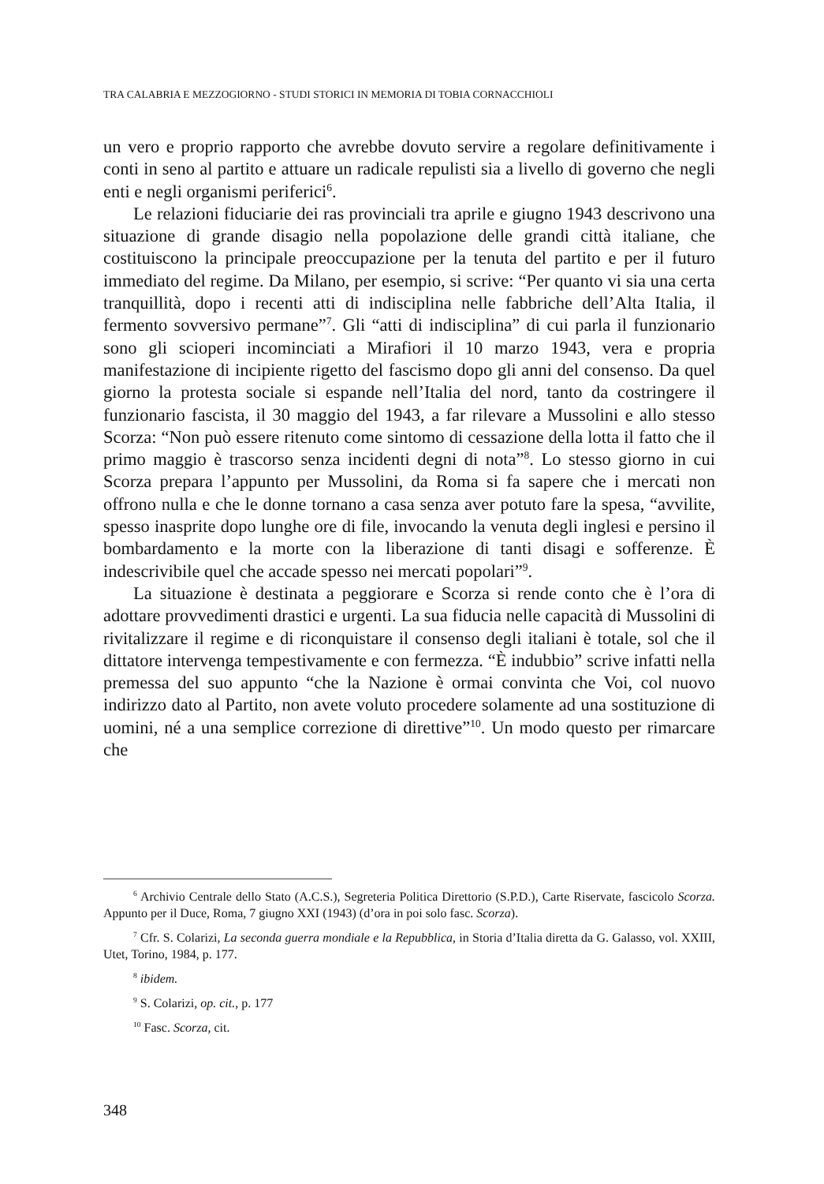TRA CALABRIA E MEZZOGIORNO - STUDI STORICI IN MEMORIA DI TOBIA CORNACCHIOLI
un vero e proprio rapporto che avrebbe dovuto servire a regolare definitivamente i conti in seno al partito e attuare un radicale repulisti sia a livello di governo che negli enti e negli organismi periferici<sup>6</sup>.
Le relazioni fiduciarie dei ras provinciali tra aprile e giugno 1943 descrivono una situazione di grande disagio nella popolazione delle grandi città italiane, che costituiscono la principale preoccupazione per la tenuta del partito e per il futuro immediato del regime. Da Milano, per esempio, si scrive: “Per quanto vi sia una certa tranquillità, dopo i recenti atti di indisciplina nelle fabbriche dell’Alta Italia, il fermento sovversivo permane”<sup>7</sup>. Gli “atti di indisciplina” di cui parla il funzionario sono gli scioperi incominciati a Mirafiori il 10 marzo 1943, vera e propria manifestazione di incipiente rigetto del fascismo dopo gli anni del consenso. Da quel giorno la protesta sociale si espande nell’Italia del nord, tanto da costringere il funzionario fascista, il 30 maggio del 1943, a far rilevare a Mussolini e allo stesso Scorza: “Non può essere ritenuto come sintomo di cessazione della lotta il fatto che il primo maggio è trascorso senza incidenti degni di nota”<sup>8</sup>. Lo stesso giorno in cui Scorza prepara l’appunto per Mussolini, da Roma si fa sapere che i mercati non offrono nulla e che le donne tornano a casa senza aver potuto fare la spesa, “avvilite, spesso inasprite dopo lunghe ore di file, invocando la venuta degli inglesi e persino il bombardamento e la morte con la liberazione di tanti disagi e sofferenze. È indescrivibile quel che accade spesso nei mercati popolari”<sup>9</sup>.
La situazione è destinata a peggiorare e Scorza si rende conto che è l’ora di adottare provvedimenti drastici e urgenti. La sua fiducia nelle capacità di Mussolini di rivitalizzare il regime e di riconquistare il consenso degli italiani è totale, sol che il dittatore intervenga tempestivamente e con fermezza. “È indubbio” scrive infatti nella premessa del suo appunto “che la Nazione è ormai convinta che Voi, col nuovo indirizzo dato al Partito, non avete voluto procedere solamente ad una sostituzione di uomini, né a una semplice correzione di direttive”<sup>10</sup>. Un modo questo per rimarcare che
<sup>6</sup> Archivio Centrale dello Stato (A.C.S.), Segreteria Politica Direttorio (S.P.D.), Carte Riservate, fascicolo Scorza. Appunto per il Duce, Roma, 7 giugno XXI (1943) (d’ora in poi solo fasc. Scorza).
<sup>7</sup> Cfr. S. Colarizi, La seconda guerra mondiale e la Repubblica, in Storia d’Italia diretta da G. Galasso, vol. XXIII, Utet, Torino, 1984, p. 177.
<sup>8</sup> ibidem.
<sup>9</sup> S. Colarizi, op. cit., p. 177
<sup>10</sup> Fasc. Scorza, cit.
348